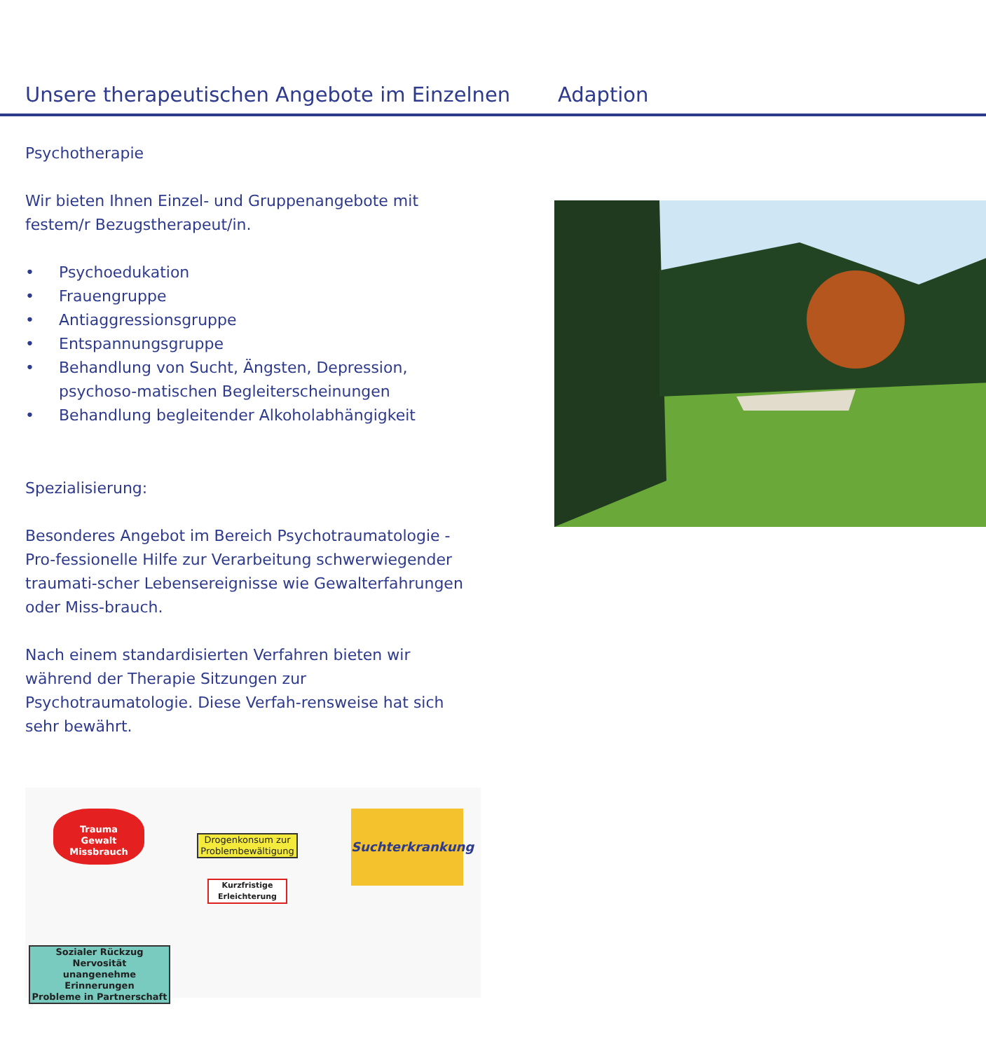Unsere therapeutischen Angebote im Einzelnen
Adaption
Psychotherapie
Wir bieten Ihnen Einzel- und Gruppenangebote mit festem/r Bezugstherapeut/in.
• Psychoedukation
• Frauengruppe
• Antiaggressionsgruppe
• Entspannungsgruppe
• Behandlung von Sucht, Ängsten, Depression, psychoso-matischen Begleiterscheinungen
• Behandlung begleitender Alkoholabhängigkeit
Spezialisierung:
Besonderes Angebot im Bereich Psychotraumatologie - Pro-fessionelle Hilfe zur Verarbeitung schwerwiegender traumati-scher Lebensereignisse wie Gewalterfahrungen oder Miss-brauch.
Nach einem standardisierten Verfahren bieten wir während der Therapie Sitzungen zur Psychotraumatologie. Diese Verfah-rensweise hat sich sehr bewährt.
Trauma
Gewalt
Missbrauch
Drogenkonsum zur Problembewältigung
Kurzfristige Erleichterung
Suchterkrankung
Sozialer Rückzug
Nervosität
unangenehme Erinnerungen
Probleme in Partnerschaft